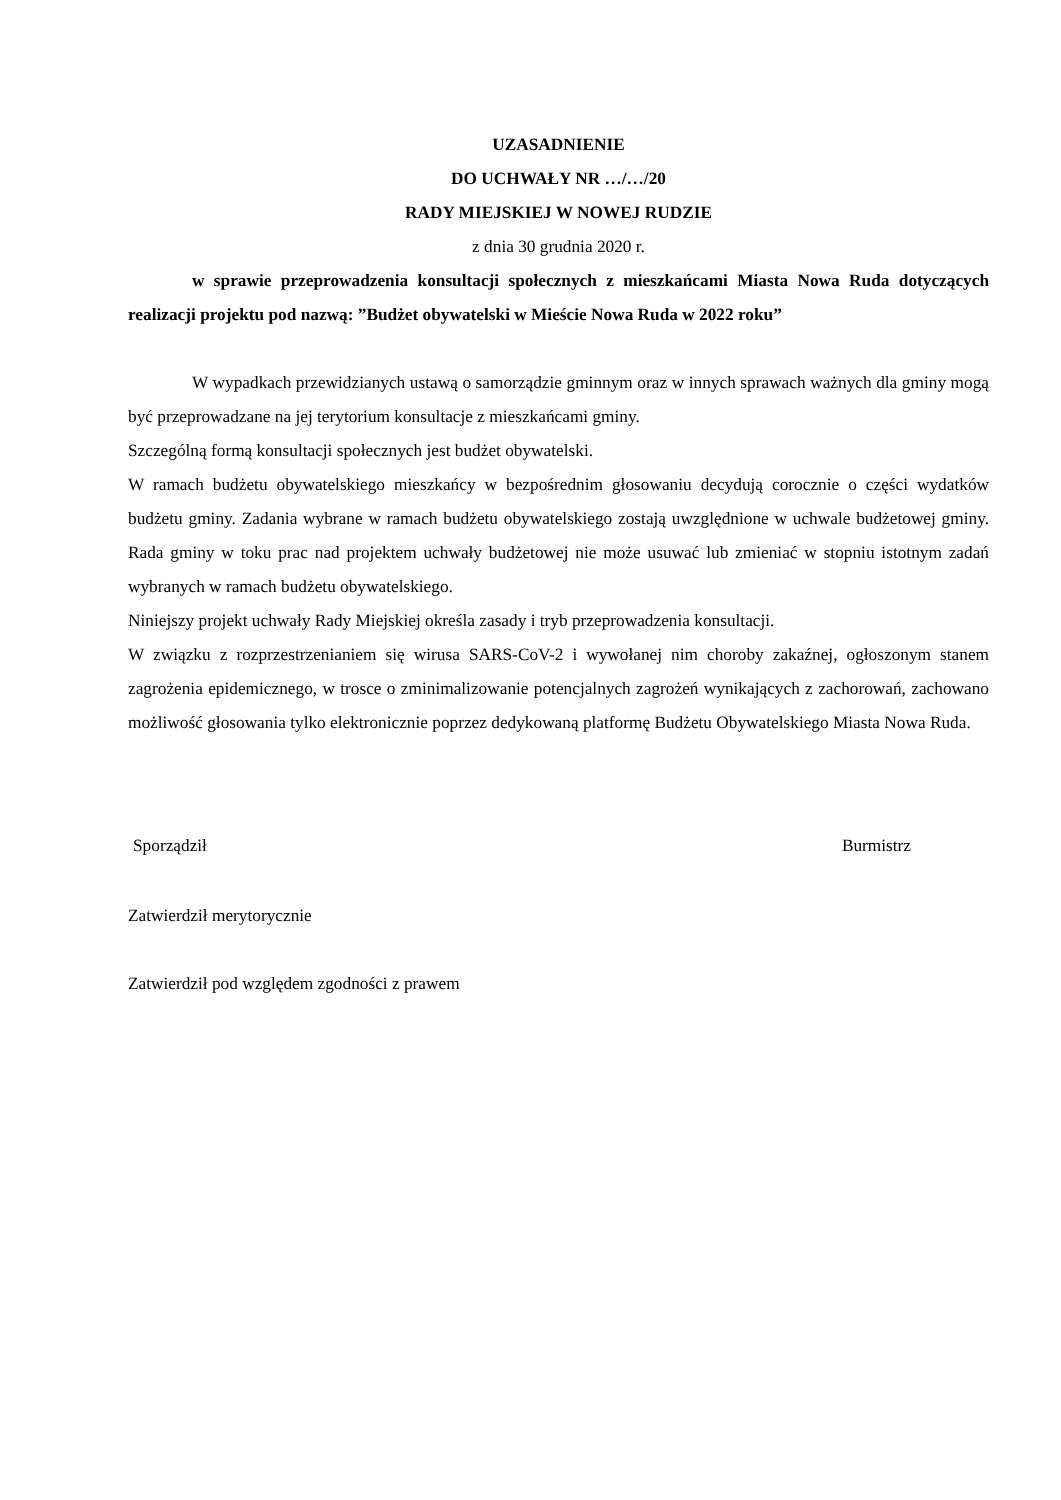UZASADNIENIE
DO UCHWAŁY NR …/…/20
RADY MIEJSKIEJ W NOWEJ RUDZIE
z dnia 30 grudnia 2020 r.
w sprawie przeprowadzenia konsultacji społecznych z mieszkańcami Miasta Nowa Ruda dotyczących realizacji projektu pod nazwą: ”Budżet obywatelski w Mieście Nowa Ruda w 2022 roku”
W wypadkach przewidzianych ustawą o samorządzie gminnym oraz w innych sprawach ważnych dla gminy mogą być przeprowadzane na jej terytorium konsultacje z mieszkańcami gminy.
Szczególną formą konsultacji społecznych jest budżet obywatelski.
W ramach budżetu obywatelskiego mieszkańcy w bezpośrednim głosowaniu decydują corocznie o części wydatków budżetu gminy. Zadania wybrane w ramach budżetu obywatelskiego zostają uwzględnione w uchwale budżetowej gminy. Rada gminy w toku prac nad projektem uchwały budżetowej nie może usuwać lub zmieniać w stopniu istotnym zadań wybranych w ramach budżetu obywatelskiego.
Niniejszy projekt uchwały Rady Miejskiej określa zasady i tryb przeprowadzenia konsultacji.
W związku z rozprzestrzenianiem się wirusa SARS-CoV-2 i wywołanej nim choroby zakaźnej, ogłoszonym stanem zagrożenia epidemicznego, w trosce o zminimalizowanie potencjalnych zagrożeń wynikających z zachorowań, zachowano możliwość głosowania tylko elektronicznie poprzez dedykowaną platformę Budżetu Obywatelskiego Miasta Nowa Ruda.
Sporządził Burmistrz
Zatwierdził merytorycznie
Zatwierdził pod względem zgodności z prawem